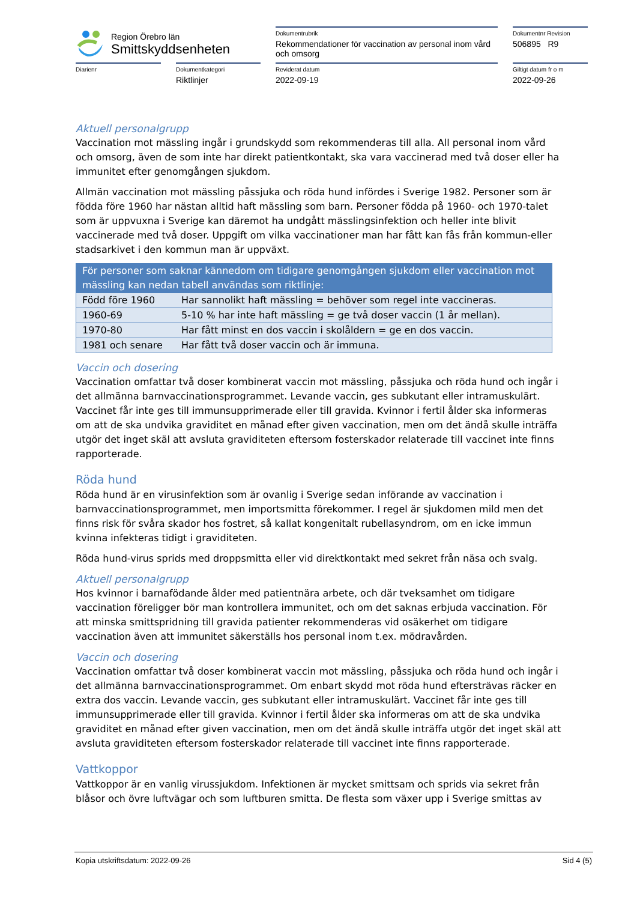Region Örebro län
Smittskyddsenheten
Dokumentrubrik
Rekommendationer för vaccination av personal inom vård och omsorg
Dokumentnr Revision
506895 R9
Diarienr Dokumentkategori
Riktlinjer
Reviderat datum
2022-09-19
Giltigt datum fr o m
2022-09-26
Aktuell personalgrupp
Vaccination mot mässling ingår i grundskydd som rekommenderas till alla. All personal inom vård och omsorg, även de som inte har direkt patientkontakt, ska vara vaccinerad med två doser eller ha immunitet efter genomgången sjukdom.
Allmän vaccination mot mässling påssjuka och röda hund infördes i Sverige 1982. Personer som är födda före 1960 har nästan alltid haft mässling som barn. Personer födda på 1960- och 1970-talet som är uppvuxna i Sverige kan däremot ha undgått mässlingsinfektion och heller inte blivit vaccinerade med två doser. Uppgift om vilka vaccinationer man har fått kan fås från kommun-eller stadsarkivet i den kommun man är uppväxt.
| För personer som saknar kännedom om tidigare genomgången sjukdom eller vaccination mot mässling kan nedan tabell användas som riktlinje: | |
| --- | --- |
| Född före 1960 | Har sannolikt haft mässling = behöver som regel inte vaccineras. |
| 1960-69 | 5-10 % har inte haft mässling = ge två doser vaccin (1 år mellan). |
| 1970-80 | Har fått minst en dos vaccin i skolåldern = ge en dos vaccin. |
| 1981 och senare | Har fått två doser vaccin och är immuna. |
Vaccin och dosering
Vaccination omfattar två doser kombinerat vaccin mot mässling, påssjuka och röda hund och ingår i det allmänna barnvaccinationsprogrammet. Levande vaccin, ges subkutant eller intramuskulärt. Vaccinet får inte ges till immunsupprimerade eller till gravida. Kvinnor i fertil ålder ska informeras om att de ska undvika graviditet en månad efter given vaccination, men om det ändå skulle inträffa utgör det inget skäl att avsluta graviditeten eftersom fosterskador relaterade till vaccinet inte finns rapporterade.
Röda hund
Röda hund är en virusinfektion som är ovanlig i Sverige sedan införande av vaccination i barnvaccinationsprogrammet, men importsmitta förekommer. I regel är sjukdomen mild men det finns risk för svåra skador hos fostret, så kallat kongenitalt rubellasyndrom, om en icke immun kvinna infekteras tidigt i graviditeten.
Röda hund-virus sprids med droppsmitta eller vid direktkontakt med sekret från näsa och svalg.
Aktuell personalgrupp
Hos kvinnor i barnafödande ålder med patientnära arbete, och där tveksamhet om tidigare vaccination föreligger bör man kontrollera immunitet, och om det saknas erbjuda vaccination. För att minska smittspridning till gravida patienter rekommenderas vid osäkerhet om tidigare vaccination även att immunitet säkerställs hos personal inom t.ex. mödravården.
Vaccin och dosering
Vaccination omfattar två doser kombinerat vaccin mot mässling, påssjuka och röda hund och ingår i det allmänna barnvaccinationsprogrammet. Om enbart skydd mot röda hund eftersträvas räcker en extra dos vaccin. Levande vaccin, ges subkutant eller intramuskulärt. Vaccinet får inte ges till immunsupprimerade eller till gravida. Kvinnor i fertil ålder ska informeras om att de ska undvika graviditet en månad efter given vaccination, men om det ändå skulle inträffa utgör det inget skäl att avsluta graviditeten eftersom fosterskador relaterade till vaccinet inte finns rapporterade.
Vattkoppor
Vattkoppor är en vanlig virussjukdom. Infektionen är mycket smittsam och sprids via sekret från blåsor och övre luftvägar och som luftburen smitta. De flesta som växer upp i Sverige smittas av
Kopia utskriftsdatum: 2022-09-26 Sid 4 (5)